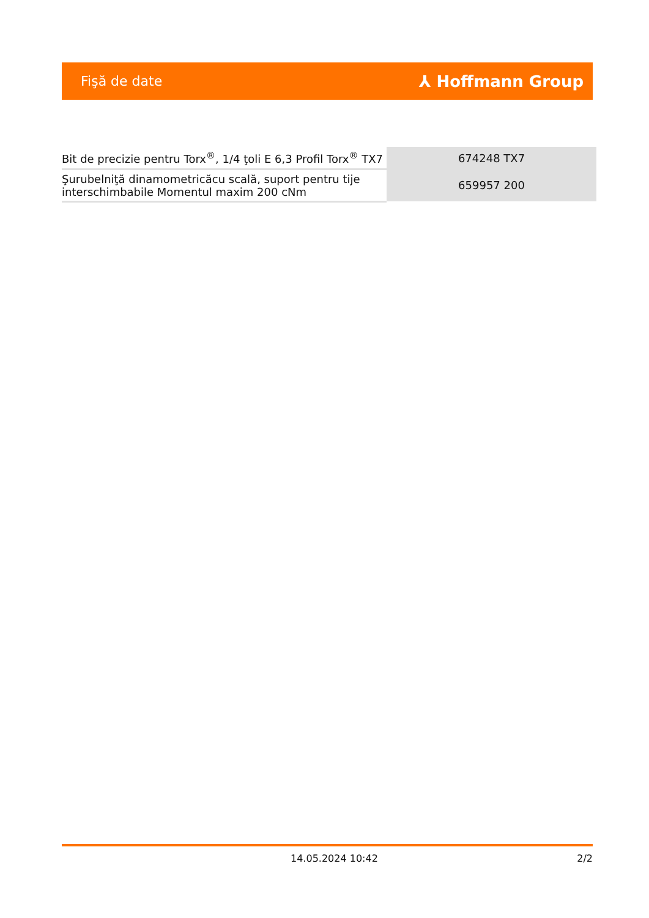Fişă de date ⅄ Hoffmann Group
| Bit de precizie pentru Torx<sup>®</sup>, 1/4 ţoli E 6,3 Profil Torx<sup>®</sup> TX7 | 674248 TX7 |
| Şurubelniţă dinamometricăcu scală, suport pentru tije interschimbabile Momentul maxim 200 cNm | 659957 200 |
14.05.2024 10:42 2/2